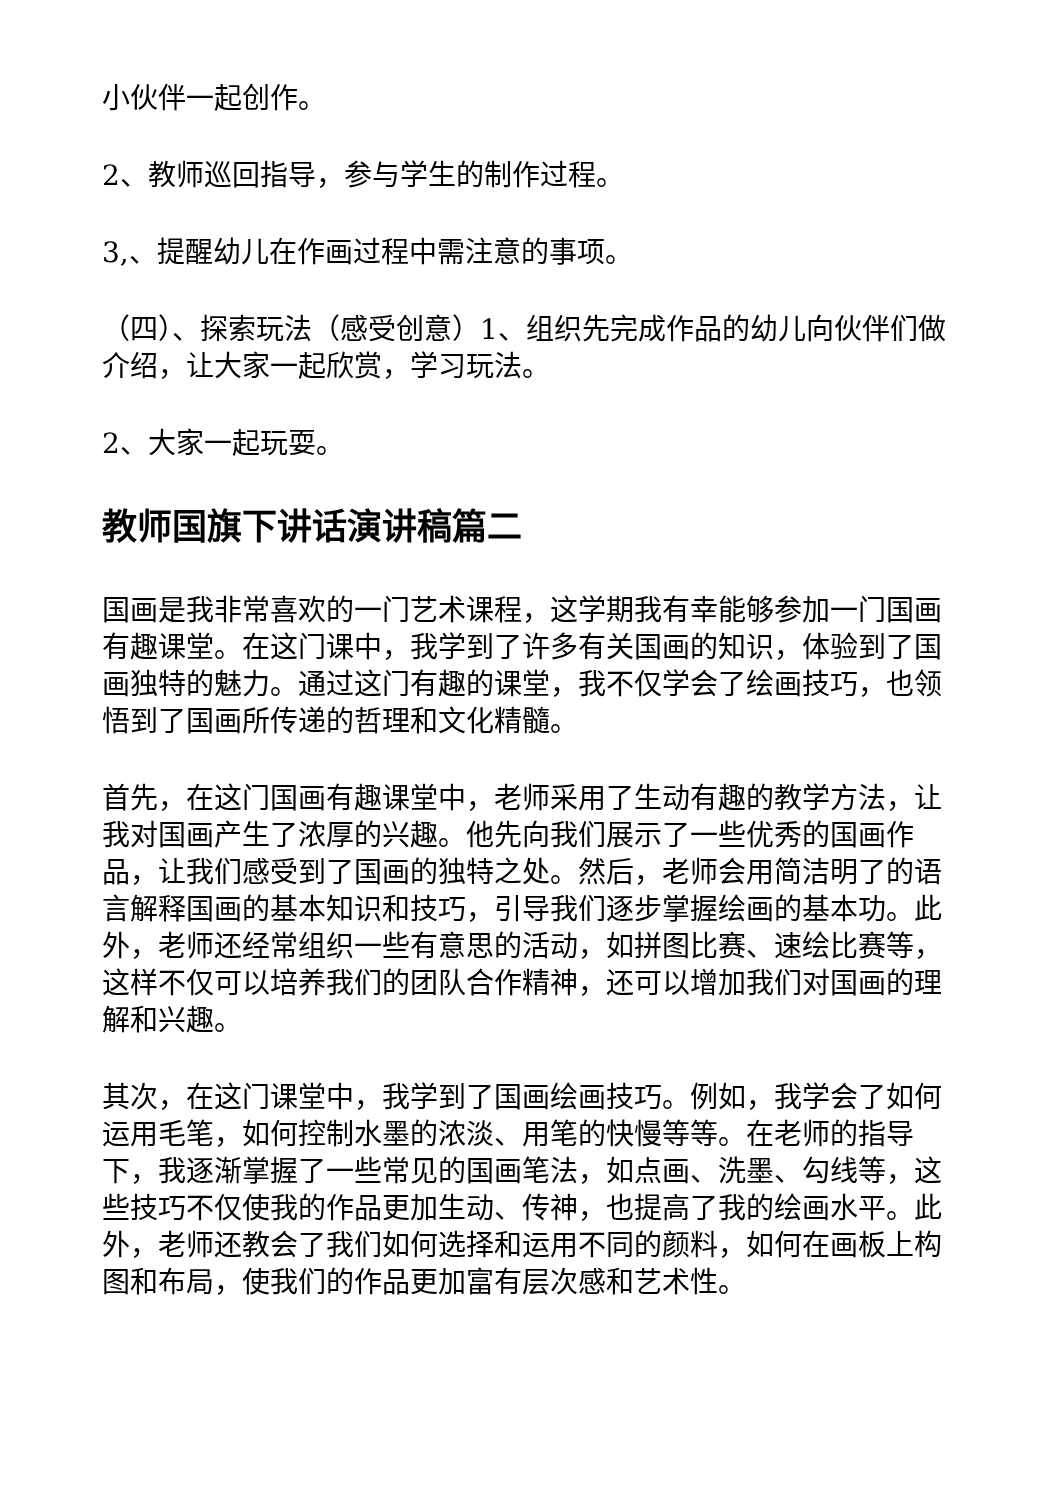小伙伴一起创作。
2、教师巡回指导，参与学生的制作过程。
3,、提醒幼儿在作画过程中需注意的事项。
（四）、探索玩法（感受创意）1、组织先完成作品的幼儿向伙伴们做介绍，让大家一起欣赏，学习玩法。
2、大家一起玩耍。
教师国旗下讲话演讲稿篇二
国画是我非常喜欢的一门艺术课程，这学期我有幸能够参加一门国画有趣课堂。在这门课中，我学到了许多有关国画的知识，体验到了国画独特的魅力。通过这门有趣的课堂，我不仅学会了绘画技巧，也领悟到了国画所传递的哲理和文化精髓。
首先，在这门国画有趣课堂中，老师采用了生动有趣的教学方法，让我对国画产生了浓厚的兴趣。他先向我们展示了一些优秀的国画作品，让我们感受到了国画的独特之处。然后，老师会用简洁明了的语言解释国画的基本知识和技巧，引导我们逐步掌握绘画的基本功。此外，老师还经常组织一些有意思的活动，如拼图比赛、速绘比赛等，这样不仅可以培养我们的团队合作精神，还可以增加我们对国画的理解和兴趣。
其次，在这门课堂中，我学到了国画绘画技巧。例如，我学会了如何运用毛笔，如何控制水墨的浓淡、用笔的快慢等等。在老师的指导下，我逐渐掌握了一些常见的国画笔法，如点画、洗墨、勾线等，这些技巧不仅使我的作品更加生动、传神，也提高了我的绘画水平。此外，老师还教会了我们如何选择和运用不同的颜料，如何在画板上构图和布局，使我们的作品更加富有层次感和艺术性。